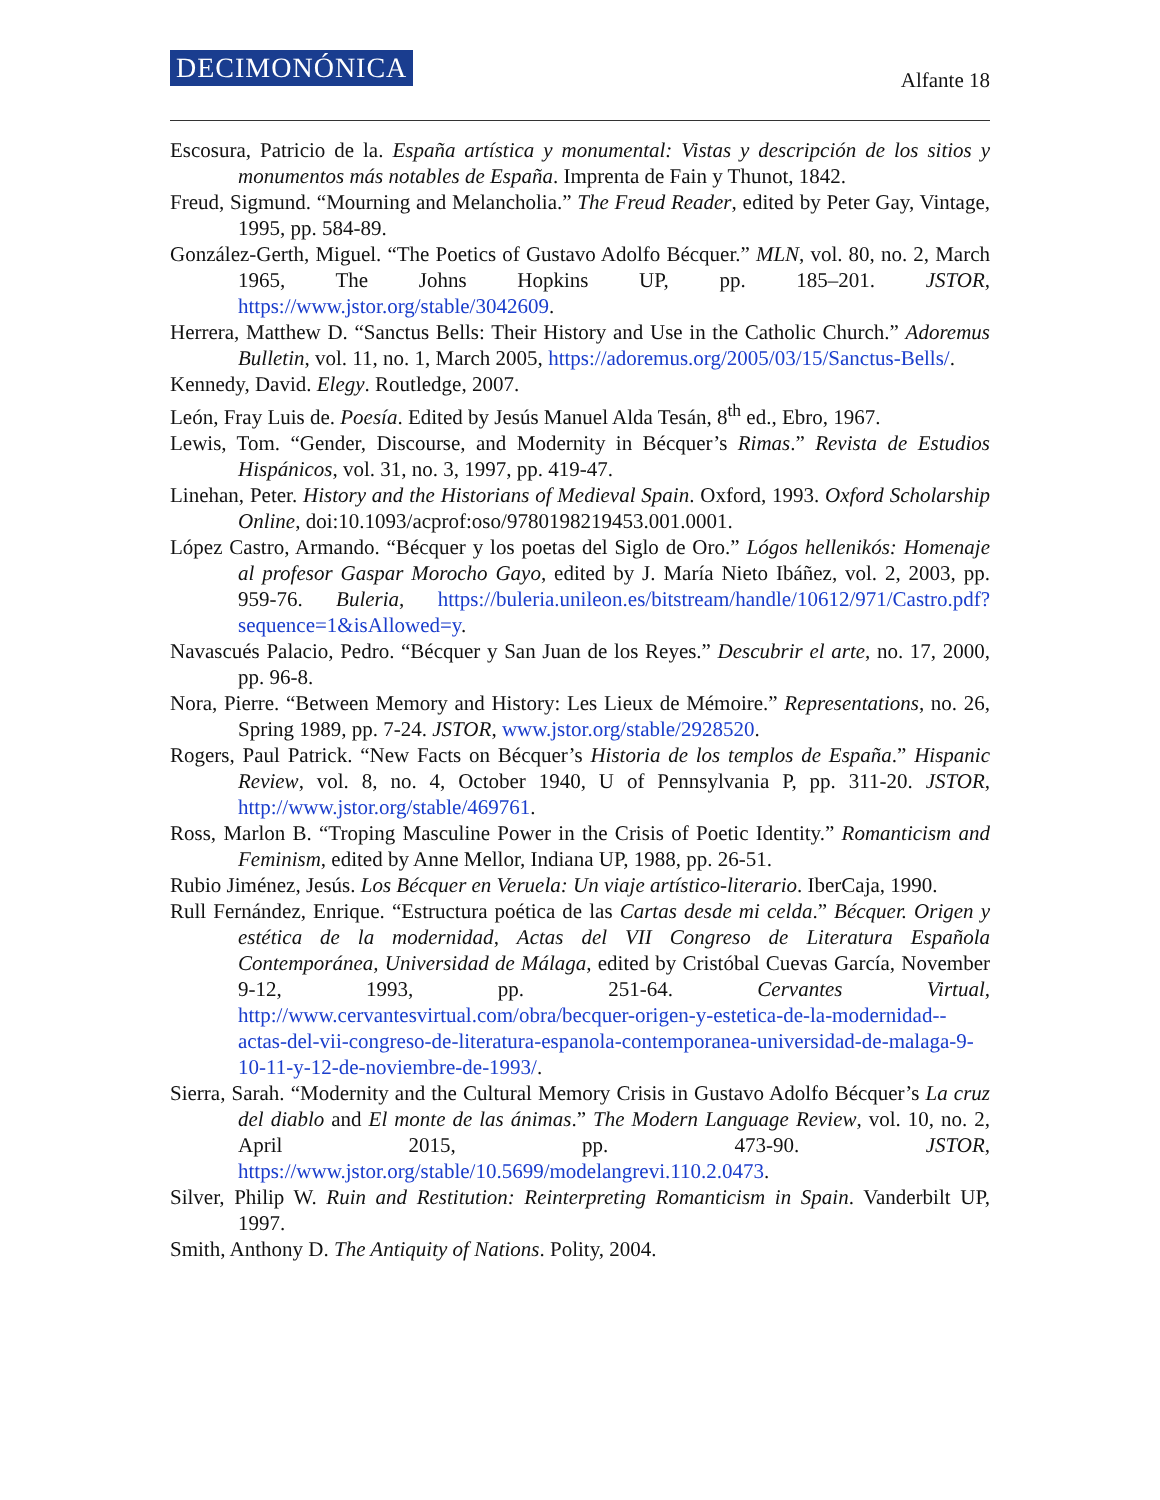DECIMONÓNICA Alfante 18
Escosura, Patricio de la. España artística y monumental: Vistas y descripción de los sitios y monumentos más notables de España. Imprenta de Fain y Thunot, 1842.
Freud, Sigmund. “Mourning and Melancholia.” The Freud Reader, edited by Peter Gay, Vintage, 1995, pp. 584-89.
González-Gerth, Miguel. “The Poetics of Gustavo Adolfo Bécquer.” MLN, vol. 80, no. 2, March 1965, The Johns Hopkins UP, pp. 185–201. JSTOR, https://www.jstor.org/stable/3042609.
Herrera, Matthew D. “Sanctus Bells: Their History and Use in the Catholic Church.” Adoremus Bulletin, vol. 11, no. 1, March 2005, https://adoremus.org/2005/03/15/Sanctus-Bells/.
Kennedy, David. Elegy. Routledge, 2007.
León, Fray Luis de. Poesía. Edited by Jesús Manuel Alda Tesán, 8<sup>th</sup> ed., Ebro, 1967.
Lewis, Tom. “Gender, Discourse, and Modernity in Bécquer’s Rimas.” Revista de Estudios Hispánicos, vol. 31, no. 3, 1997, pp. 419-47.
Linehan, Peter. History and the Historians of Medieval Spain. Oxford, 1993. Oxford Scholarship Online, doi:10.1093/acprof:oso/9780198219453.001.0001.
López Castro, Armando. “Bécquer y los poetas del Siglo de Oro.” Lógos hellenikós: Homenaje al profesor Gaspar Morocho Gayo, edited by J. María Nieto Ibáñez, vol. 2, 2003, pp. 959-76. Buleria, https://buleria.unileon.es/bitstream/handle/10612/971/Castro.pdf?sequence=1&isAllowed=y.
Navascués Palacio, Pedro. “Bécquer y San Juan de los Reyes.” Descubrir el arte, no. 17, 2000, pp. 96-8.
Nora, Pierre. “Between Memory and History: Les Lieux de Mémoire.” Representations, no. 26, Spring 1989, pp. 7-24. JSTOR, www.jstor.org/stable/2928520.
Rogers, Paul Patrick. “New Facts on Bécquer’s Historia de los templos de España.” Hispanic Review, vol. 8, no. 4, October 1940, U of Pennsylvania P, pp. 311-20. JSTOR, http://www.jstor.org/stable/469761.
Ross, Marlon B. “Troping Masculine Power in the Crisis of Poetic Identity.” Romanticism and Feminism, edited by Anne Mellor, Indiana UP, 1988, pp. 26-51.
Rubio Jiménez, Jesús. Los Bécquer en Veruela: Un viaje artístico-literario. IberCaja, 1990.
Rull Fernández, Enrique. “Estructura poética de las Cartas desde mi celda.” Bécquer. Origen y estética de la modernidad, Actas del VII Congreso de Literatura Española Contemporánea, Universidad de Málaga, edited by Cristóbal Cuevas García, November 9-12, 1993, pp. 251-64. Cervantes Virtual, http://www.cervantesvirtual.com/obra/becquer-origen-y-estetica-de-la-modernidad--actas-del-vii-congreso-de-literatura-espanola-contemporanea-universidad-de-malaga-9-10-11-y-12-de-noviembre-de-1993/.
Sierra, Sarah. “Modernity and the Cultural Memory Crisis in Gustavo Adolfo Bécquer’s La cruz del diablo and El monte de las ánimas.” The Modern Language Review, vol. 10, no. 2, April 2015, pp. 473-90. JSTOR, https://www.jstor.org/stable/10.5699/modelangrevi.110.2.0473.
Silver, Philip W. Ruin and Restitution: Reinterpreting Romanticism in Spain. Vanderbilt UP, 1997.
Smith, Anthony D. The Antiquity of Nations. Polity, 2004.